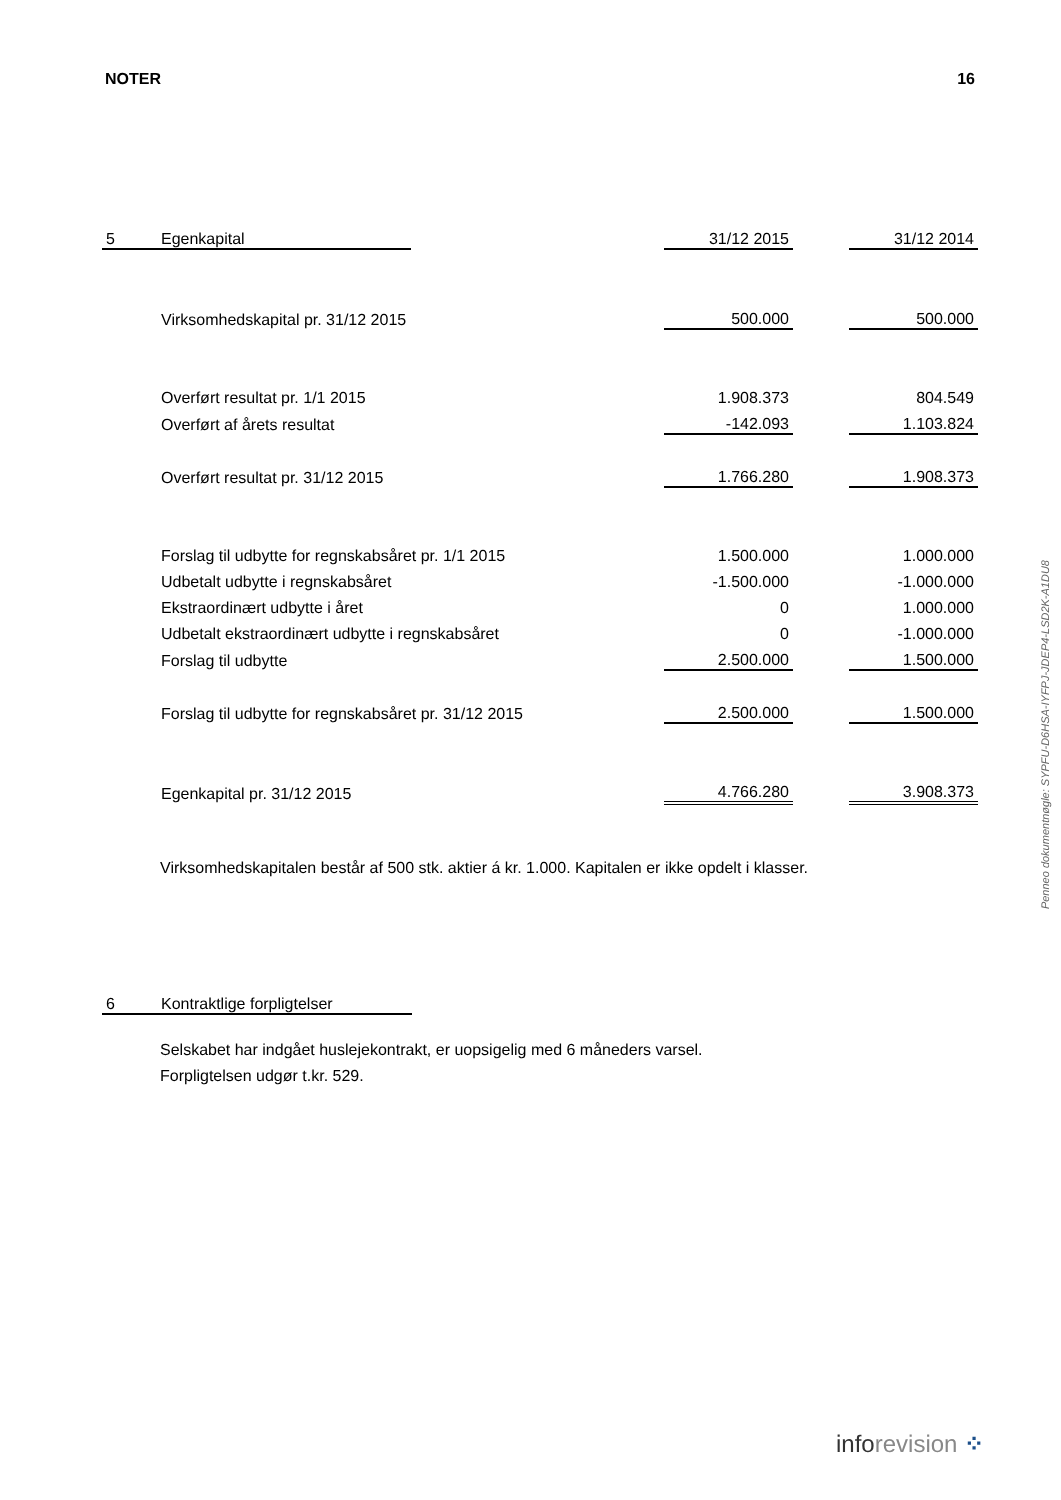NOTER 16
| 5 | Egenkapital | | 31/12 2015 | | 31/12 2014 |
| | Virksomhedskapital pr. 31/12 2015 | | 500.000 | | 500.000 |
| | Overført resultat pr. 1/1 2015 | | 1.908.373 | | 804.549 |
| | Overført af årets resultat | | -142.093 | | 1.103.824 |
| | Overført resultat pr. 31/12 2015 | | 1.766.280 | | 1.908.373 |
| | Forslag til udbytte for regnskabsåret pr. 1/1 2015 | | 1.500.000 | | 1.000.000 |
| | Udbetalt udbytte i regnskabsåret | | -1.500.000 | | -1.000.000 |
| | Ekstraordinært udbytte i året | | 0 | | 1.000.000 |
| | Udbetalt ekstraordinært udbytte i regnskabsåret | | 0 | | -1.000.000 |
| | Forslag til udbytte | | 2.500.000 | | 1.500.000 |
| | Forslag til udbytte for regnskabsåret pr. 31/12 2015 | | 2.500.000 | | 1.500.000 |
| | Egenkapital pr. 31/12 2015 | | 4.766.280 | | 3.908.373 |
Virksomhedskapitalen består af 500 stk. aktier á kr. 1.000. Kapitalen er ikke opdelt i klasser.
| 6 | Kontraktlige forpligtelser |
Selskabet har indgået huslejekontrakt, er uopsigelig med 6 måneders varsel.
Forpligtelsen udgør t.kr. 529.
Penneo dokumentnøgle: SYPFU-D6HSA-IYFPJ-JDEP4-LSD2K-A1DU8
inforevision ⁘